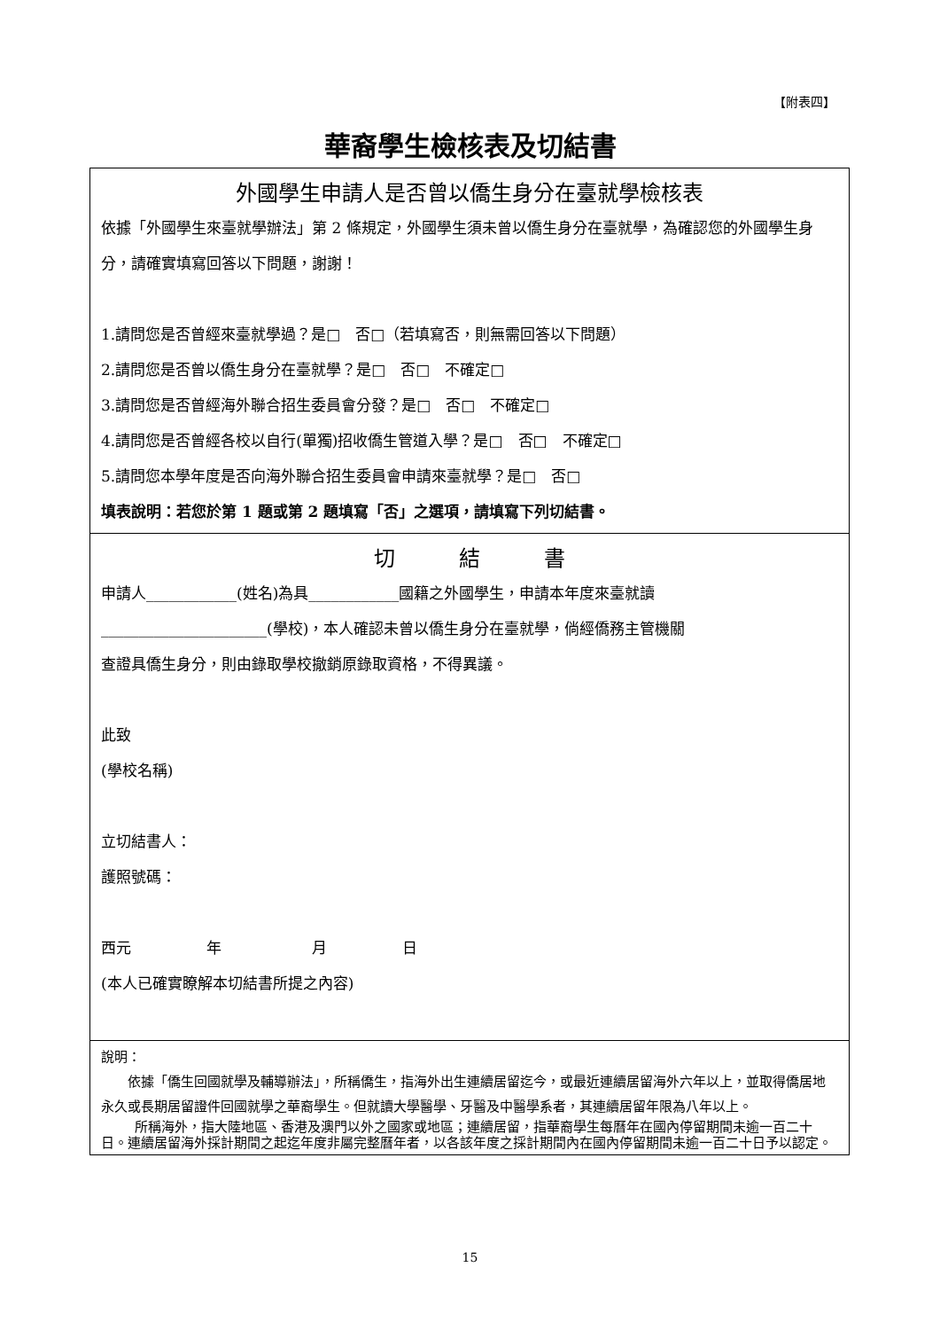【附表四】
華裔學生檢核表及切結書
外國學生申請人是否曾以僑生身分在臺就學檢核表
依據「外國學生來臺就學辦法」第 2 條規定，外國學生須未曾以僑生身分在臺就學，為確認您的外國學生身分，請確實填寫回答以下問題，謝謝！
1.請問您是否曾經來臺就學過？是□　否□（若填寫否，則無需回答以下問題）
2.請問您是否曾以僑生身分在臺就學？是□　否□　不確定□
3.請問您是否曾經海外聯合招生委員會分發？是□　否□　不確定□
4.請問您是否曾經各校以自行(單獨)招收僑生管道入學？是□　否□　不確定□
5.請問您本學年度是否向海外聯合招生委員會申請來臺就學？是□　否□
填表說明：若您於第 1 題或第 2 題填寫「否」之選項，請填寫下列切結書。
切　　　結　　　書
申請人____________(姓名)為具____________國籍之外國學生，申請本年度來臺就讀
______________________(學校)，本人確認未曾以僑生身分在臺就學，倘經僑務主管機關
查證具僑生身分，則由錄取學校撤銷原錄取資格，不得異議。
此致
(學校名稱)
立切結書人：
護照號碼：
西元　　　　　年　　　　　　月　　　　　日
(本人已確實瞭解本切結書所提之內容)
說明：
依據「僑生回國就學及輔導辦法」，所稱僑生，指海外出生連續居留迄今，或最近連續居留海外六年以上，並取得僑居地永久或長期居留證件回國就學之華裔學生。但就讀大學醫學、牙醫及中醫學系者，其連續居留年限為八年以上。
所稱海外，指大陸地區、香港及澳門以外之國家或地區；連續居留，指華裔學生每曆年在國內停留期間未逾一百二十日。連續居留海外採計期間之起迄年度非屬完整曆年者，以各該年度之採計期間內在國內停留期間未逾一百二十日予以認定。
15